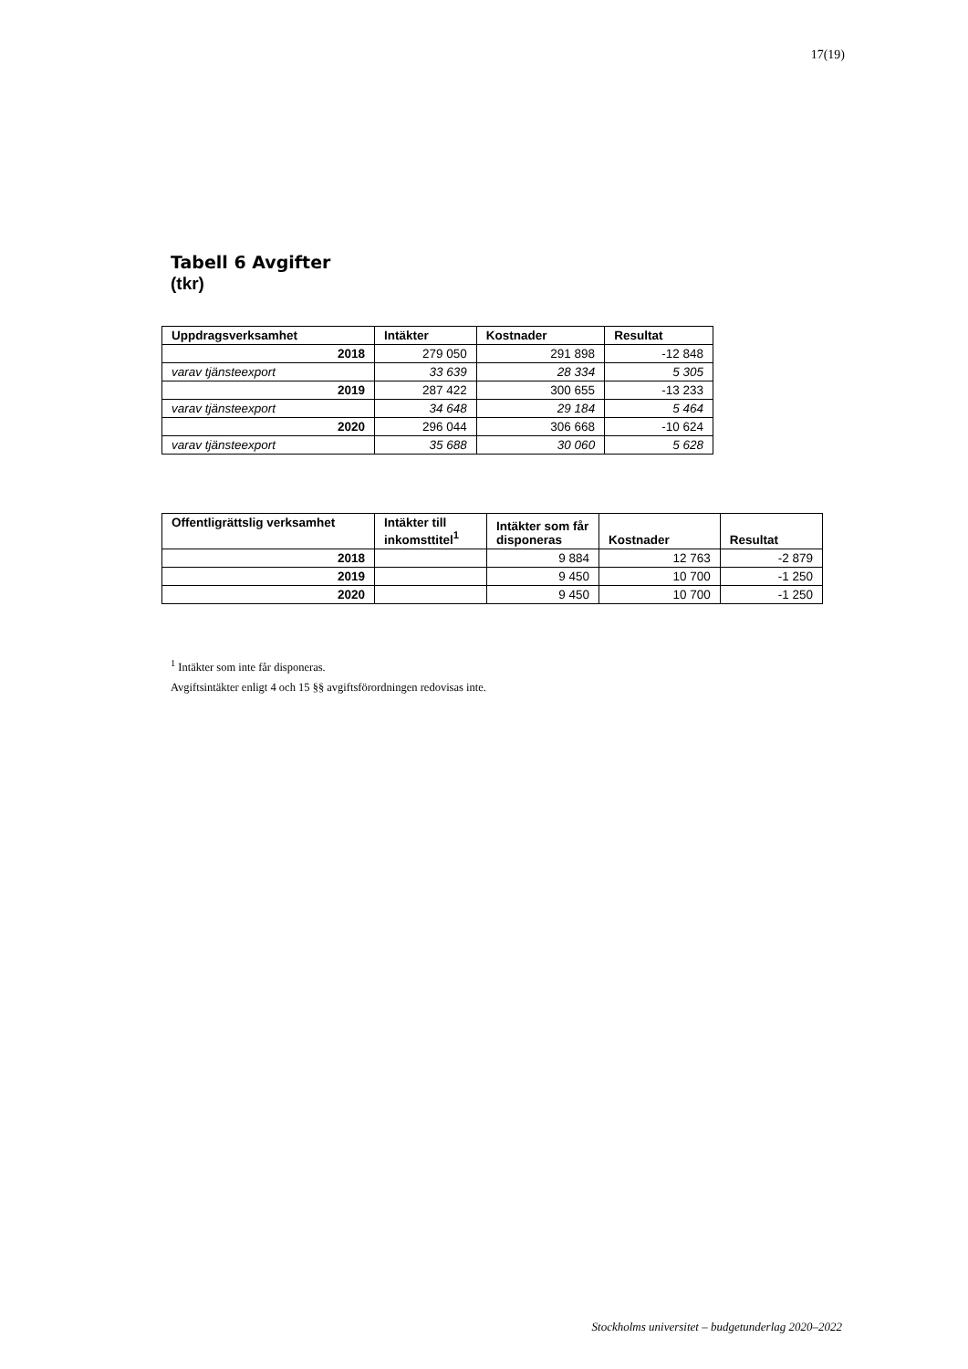17(19)
Tabell 6 Avgifter
(tkr)
| Uppdragsverksamhet | Intäkter | Kostnader | Resultat |
| --- | --- | --- | --- |
| 2018 | 279 050 | 291 898 | -12 848 |
| varav tjänsteexport | 33 639 | 28 334 | 5 305 |
| 2019 | 287 422 | 300 655 | -13 233 |
| varav tjänsteexport | 34 648 | 29 184 | 5 464 |
| 2020 | 296 044 | 306 668 | -10 624 |
| varav tjänsteexport | 35 688 | 30 060 | 5 628 |
| Offentligrättslig verksamhet | Intäkter till inkomsttitel<sup>1</sup> | Intäkter som får disponeras | Kostnader | Resultat |
| --- | --- | --- | --- | --- |
| 2018 | | 9 884 | 12 763 | -2 879 |
| 2019 | | 9 450 | 10 700 | -1 250 |
| 2020 | | 9 450 | 10 700 | -1 250 |
<sup>1</sup> Intäkter som inte får disponeras.
Avgiftsintäkter enligt 4 och 15 §§ avgiftsförordningen redovisas inte.
Stockholms universitet – budgetunderlag 2020–2022